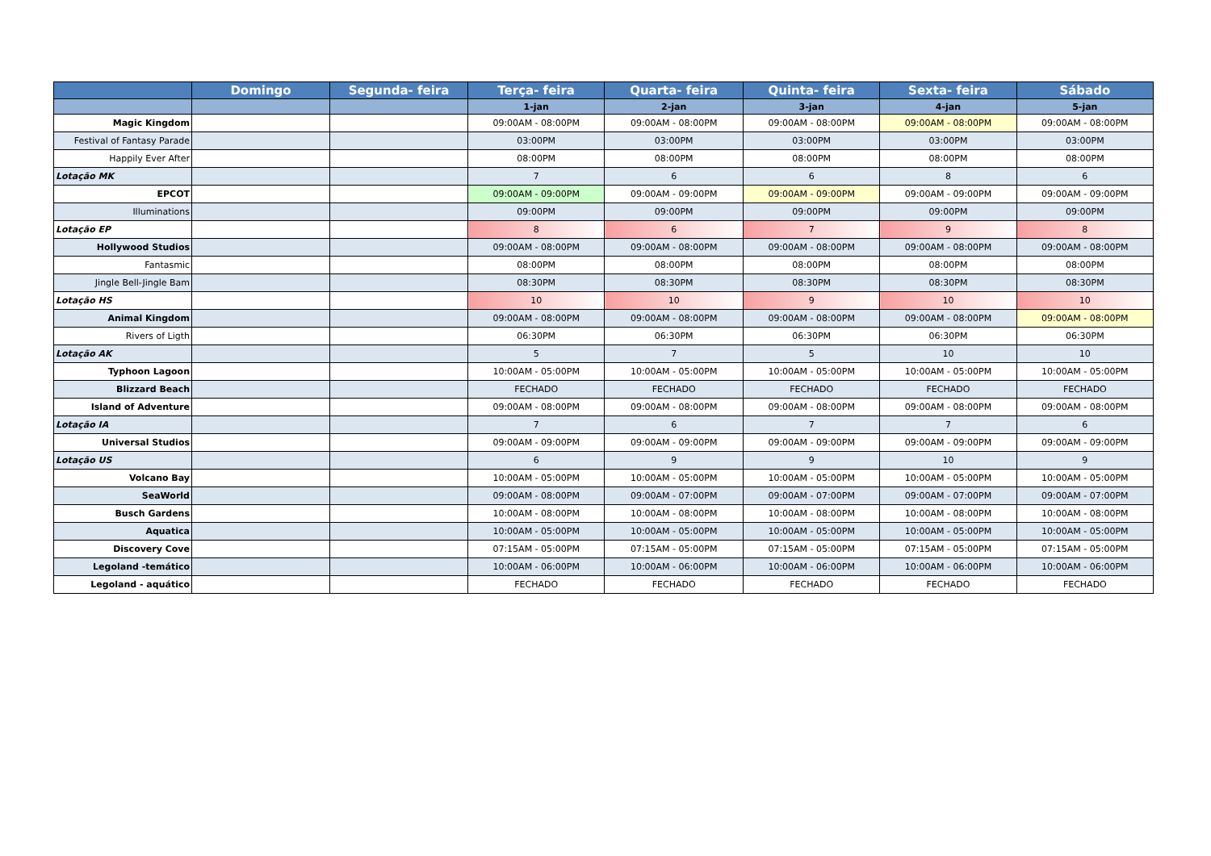| | Domingo | Segunda- feira | Terça- feira | Quarta- feira | Quinta- feira | Sexta- feira | Sábado |
| --- | --- | --- | --- | --- | --- | --- | --- |
| | | | 1-jan | 2-jan | 3-jan | 4-jan | 5-jan |
| Magic Kingdom | | | 09:00AM - 08:00PM | 09:00AM - 08:00PM | 09:00AM - 08:00PM | 09:00AM - 08:00PM | 09:00AM - 08:00PM |
| Festival of Fantasy Parade | | | 03:00PM | 03:00PM | 03:00PM | 03:00PM | 03:00PM |
| Happily Ever After | | | 08:00PM | 08:00PM | 08:00PM | 08:00PM | 08:00PM |
| Lotação MK | | | 7 | 6 | 6 | 8 | 6 |
| EPCOT | | | 09:00AM - 09:00PM | 09:00AM - 09:00PM | 09:00AM - 09:00PM | 09:00AM - 09:00PM | 09:00AM - 09:00PM |
| Illuminations | | | 09:00PM | 09:00PM | 09:00PM | 09:00PM | 09:00PM |
| Lotação EP | | | 8 | 6 | 7 | 9 | 8 |
| Hollywood Studios | | | 09:00AM - 08:00PM | 09:00AM - 08:00PM | 09:00AM - 08:00PM | 09:00AM - 08:00PM | 09:00AM - 08:00PM |
| Fantasmic | | | 08:00PM | 08:00PM | 08:00PM | 08:00PM | 08:00PM |
| Jingle Bell-Jingle Bam | | | 08:30PM | 08:30PM | 08:30PM | 08:30PM | 08:30PM |
| Lotação HS | | | 10 | 10 | 9 | 10 | 10 |
| Animal Kingdom | | | 09:00AM - 08:00PM | 09:00AM - 08:00PM | 09:00AM - 08:00PM | 09:00AM - 08:00PM | 09:00AM - 08:00PM |
| Rivers of Ligth | | | 06:30PM | 06:30PM | 06:30PM | 06:30PM | 06:30PM |
| Lotação AK | | | 5 | 7 | 5 | 10 | 10 |
| Typhoon Lagoon | | | 10:00AM - 05:00PM | 10:00AM - 05:00PM | 10:00AM - 05:00PM | 10:00AM - 05:00PM | 10:00AM - 05:00PM |
| Blizzard Beach | | | FECHADO | FECHADO | FECHADO | FECHADO | FECHADO |
| Island of Adventure | | | 09:00AM - 08:00PM | 09:00AM - 08:00PM | 09:00AM - 08:00PM | 09:00AM - 08:00PM | 09:00AM - 08:00PM |
| Lotação IA | | | 7 | 6 | 7 | 7 | 6 |
| Universal Studios | | | 09:00AM - 09:00PM | 09:00AM - 09:00PM | 09:00AM - 09:00PM | 09:00AM - 09:00PM | 09:00AM - 09:00PM |
| Lotação US | | | 6 | 9 | 9 | 10 | 9 |
| Volcano Bay | | | 10:00AM - 05:00PM | 10:00AM - 05:00PM | 10:00AM - 05:00PM | 10:00AM - 05:00PM | 10:00AM - 05:00PM |
| SeaWorld | | | 09:00AM - 08:00PM | 09:00AM - 07:00PM | 09:00AM - 07:00PM | 09:00AM - 07:00PM | 09:00AM - 07:00PM |
| Busch Gardens | | | 10:00AM - 08:00PM | 10:00AM - 08:00PM | 10:00AM - 08:00PM | 10:00AM - 08:00PM | 10:00AM - 08:00PM |
| Aquatica | | | 10:00AM - 05:00PM | 10:00AM - 05:00PM | 10:00AM - 05:00PM | 10:00AM - 05:00PM | 10:00AM - 05:00PM |
| Discovery Cove | | | 07:15AM - 05:00PM | 07:15AM - 05:00PM | 07:15AM - 05:00PM | 07:15AM - 05:00PM | 07:15AM - 05:00PM |
| Legoland -temático | | | 10:00AM - 06:00PM | 10:00AM - 06:00PM | 10:00AM - 06:00PM | 10:00AM - 06:00PM | 10:00AM - 06:00PM |
| Legoland - aquático | | | FECHADO | FECHADO | FECHADO | FECHADO | FECHADO |